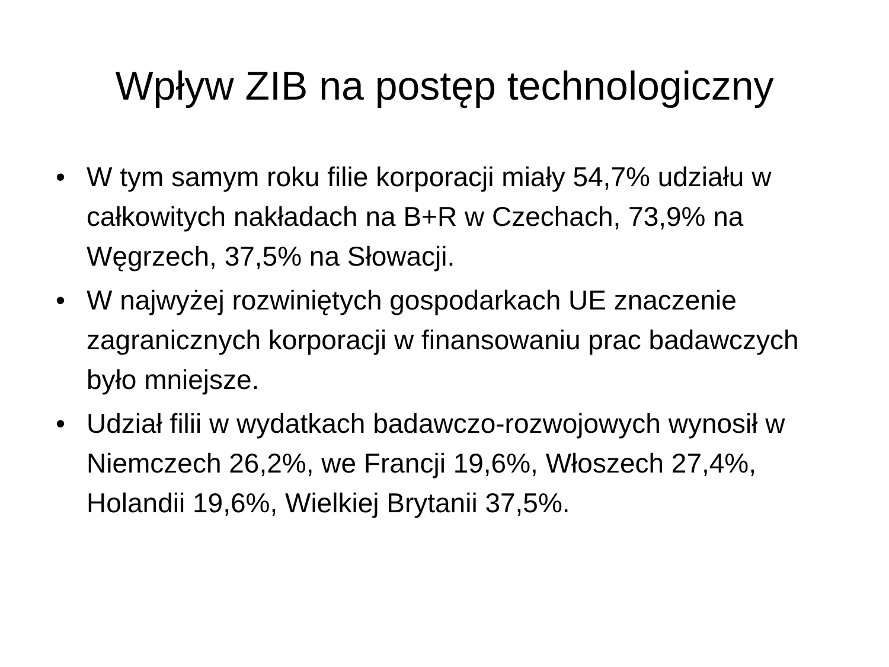Wpływ ZIB na postęp technologiczny
• W tym samym roku filie korporacji miały 54,7% udziału w całkowitych nakładach na B+R w Czechach, 73,9% na Węgrzech, 37,5% na Słowacji.
• W najwyżej rozwiniętych gospodarkach UE znaczenie zagranicznych korporacji w finansowaniu prac badawczych było mniejsze.
• Udział filii w wydatkach badawczo-rozwojowych wynosił w Niemczech 26,2%, we Francji 19,6%, Włoszech 27,4%, Holandii 19,6%, Wielkiej Brytanii 37,5%.